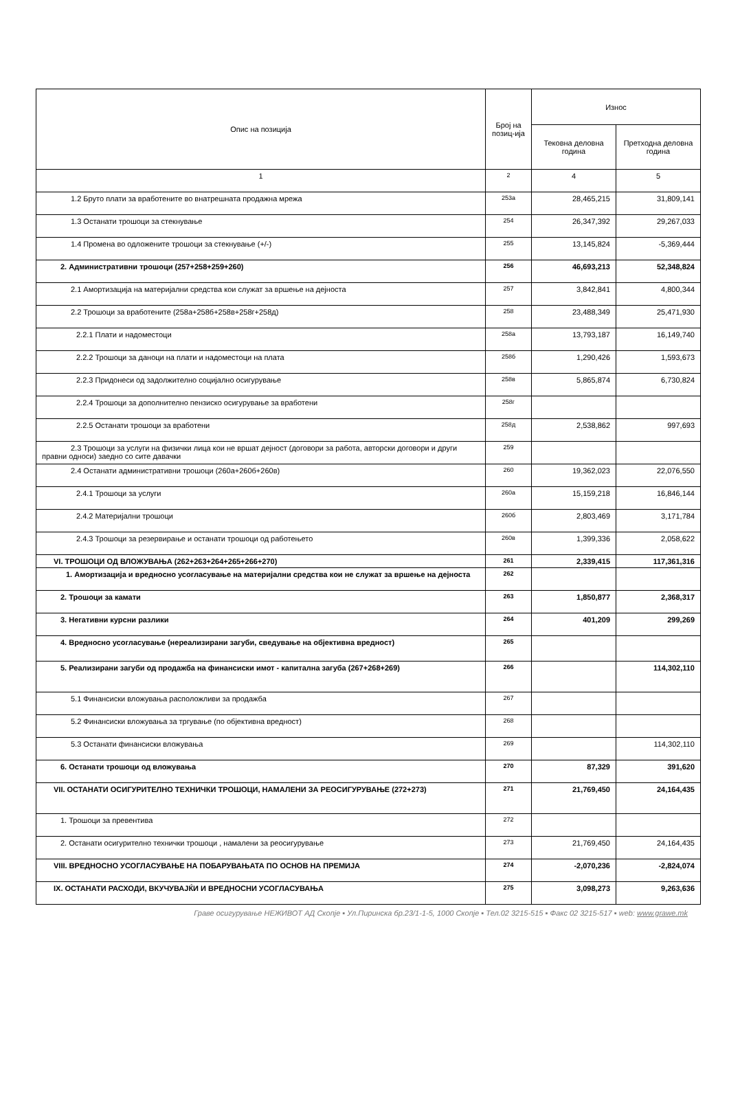| Опис на позиција | Број на позиц-ија | Износ | |
| --- | --- | --- | --- |
| | | Тековна деловна година | Претходна деловна година |
| 1 | 2 | 4 | 5 |
| 1.2 Бруто плати за вработените во внатрешната продажна мрежа | 253а | 28,465,215 | 31,809,141 |
| 1.3 Останати трошоци за стекнување | 254 | 26,347,392 | 29,267,033 |
| 1.4 Промена во одложените трошоци за стекнување (+/-) | 255 | 13,145,824 | -5,369,444 |
| 2. Административни трошоци (257+258+259+260) | 256 | 46,693,213 | 52,348,824 |
| 2.1 Амортизација на материјални средства кои служат за вршење на дејноста | 257 | 3,842,841 | 4,800,344 |
| 2.2 Трошоци за вработените (258а+258б+258в+258г+258д) | 258 | 23,488,349 | 25,471,930 |
| 2.2.1 Плати и надоместоци | 258а | 13,793,187 | 16,149,740 |
| 2.2.2 Трошоци за даноци на плати и надоместоци на плата | 258б | 1,290,426 | 1,593,673 |
| 2.2.3 Придонеси од задолжително социјално осигурување | 258в | 5,865,874 | 6,730,824 |
| 2.2.4 Трошоци за дополнително пензиско осигурување за вработени | 258г | | |
| 2.2.5 Останати трошоци за вработени | 258д | 2,538,862 | 997,693 |
| 2.3 Трошоци за услуги на физички лица кои не вршат дејност (договори за работа, авторски договори и други правни односи) заедно со сите давачки | 259 | | |
| 2.4 Останати административни трошоци (260а+260б+260в) | 260 | 19,362,023 | 22,076,550 |
| 2.4.1 Трошоци за услуги | 260а | 15,159,218 | 16,846,144 |
| 2.4.2 Материјални трошоци | 260б | 2,803,469 | 3,171,784 |
| 2.4.3 Трошоци за резервирање и останати трошоци од работењето | 260в | 1,399,336 | 2,058,622 |
| VI. ТРОШОЦИ ОД ВЛОЖУВАЊА (262+263+264+265+266+270) | 261 | 2,339,415 | 117,361,316 |
| 1. Амортизација и вредносно усогласување на материјални средства кои не служат за вршење на дејноста | 262 | | |
| 2. Трошоци за камати | 263 | 1,850,877 | 2,368,317 |
| 3. Негативни курсни разлики | 264 | 401,209 | 299,269 |
| 4. Вредносно усогласување (нереализирани загуби, сведување на објективна вредност) | 265 | | |
| 5. Реализирани загуби од продажба на финансиски имот - капитална загуба (267+268+269) | 266 | | 114,302,110 |
| 5.1 Финансиски вложувања расположливи за продажба | 267 | | |
| 5.2 Финансиски вложувања за тргување (по објективна вредност) | 268 | | |
| 5.3 Останати финансиски вложувања | 269 | | 114,302,110 |
| 6. Останати трошоци од вложувања | 270 | 87,329 | 391,620 |
| VII. ОСТАНАТИ ОСИГУРИТЕЛНО ТЕХНИЧКИ ТРОШОЦИ, НАМАЛЕНИ ЗА РЕОСИГУРУВАЊЕ (272+273) | 271 | 21,769,450 | 24,164,435 |
| 1. Трошоци за превентива | 272 | | |
| 2. Останати осигурително технички трошоци , намалени за реосигурување | 273 | 21,769,450 | 24,164,435 |
| VIII. ВРЕДНОСНО УСОГЛАСУВАЊЕ НА ПОБАРУВАЊАТА ПО ОСНОВ НА ПРЕМИЈА | 274 | -2,070,236 | -2,824,074 |
| IX. ОСТАНАТИ РАСХОДИ, ВКУЧУВАЈЌИ И ВРЕДНОСНИ УСОГЛАСУВАЊА | 275 | 3,098,273 | 9,263,636 |
Граве осигурување НЕЖИВОТ АД Скопје ▪ Ул.Пиринска бр.23/1-1-5, 1000 Скопје ▪ Тел.02 3215-515 ▪ Факс 02 3215-517 ▪ web: www.grawe.mk